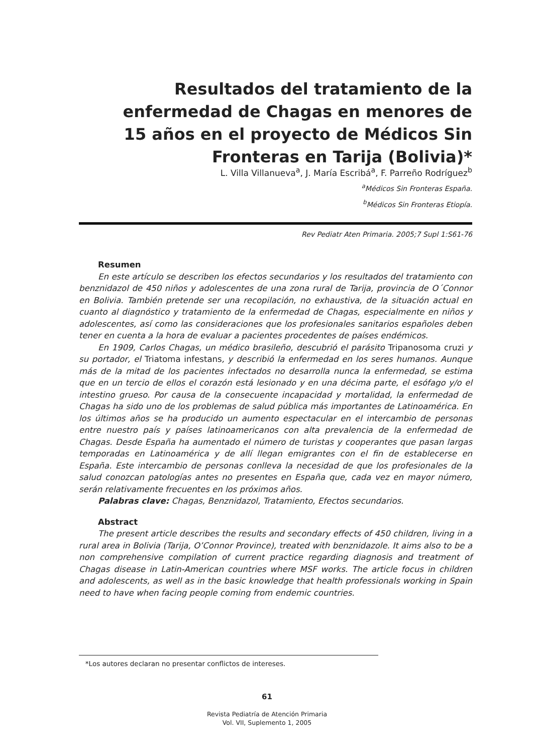Resultados del tratamiento de la enfermedad de Chagas en menores de 15 años en el proyecto de Médicos Sin Fronteras en Tarija (Bolivia)*
L. Villa Villanueva<sup>a</sup>, J. María Escribá<sup>a</sup>, F. Parreño Rodríguez<sup>b</sup>
<sup>a</sup> Médicos Sin Fronteras España.
<sup>b</sup> Médicos Sin Fronteras Etiopía.
Rev Pediatr Aten Primaria. 2005;7 Supl 1:S61-76
Resumen
En este artículo se describen los efectos secundarios y los resultados del tratamiento con benznidazol de 450 niños y adolescentes de una zona rural de Tarija, provincia de O´Connor en Bolivia. También pretende ser una recopilación, no exhaustiva, de la situación actual en cuanto al diagnóstico y tratamiento de la enfermedad de Chagas, especialmente en niños y adolescentes, así como las consideraciones que los profesionales sanitarios españoles deben tener en cuenta a la hora de evaluar a pacientes procedentes de países endémicos.
En 1909, Carlos Chagas, un médico brasileño, descubrió el parásito Tripanosoma cruzi y su portador, el Triatoma infestans, y describió la enfermedad en los seres humanos. Aunque más de la mitad de los pacientes infectados no desarrolla nunca la enfermedad, se estima que en un tercio de ellos el corazón está lesionado y en una décima parte, el esófago y/o el intestino grueso. Por causa de la consecuente incapacidad y mortalidad, la enfermedad de Chagas ha sido uno de los problemas de salud pública más importantes de Latinoamérica. En los últimos años se ha producido un aumento espectacular en el intercambio de personas entre nuestro país y países latinoamericanos con alta prevalencia de la enfermedad de Chagas. Desde España ha aumentado el número de turistas y cooperantes que pasan largas temporadas en Latinoamérica y de allí llegan emigrantes con el fin de establecerse en España. Este intercambio de personas conlleva la necesidad de que los profesionales de la salud conozcan patologías antes no presentes en España que, cada vez en mayor número, serán relativamente frecuentes en los próximos años.
Palabras clave: Chagas, Benznidazol, Tratamiento, Efectos secundarios.
Abstract
The present article describes the results and secondary effects of 450 children, living in a rural area in Bolivia (Tarija, O’Connor Province), treated with benznidazole. It aims also to be a non comprehensive compilation of current practice regarding diagnosis and treatment of Chagas disease in Latin-American countries where MSF works. The article focus in children and adolescents, as well as in the basic knowledge that health professionals working in Spain need to have when facing people coming from endemic countries.
*Los autores declaran no presentar conflictos de intereses.
61
Revista Pediatría de Atención Primaria
Vol. VII, Suplemento 1, 2005